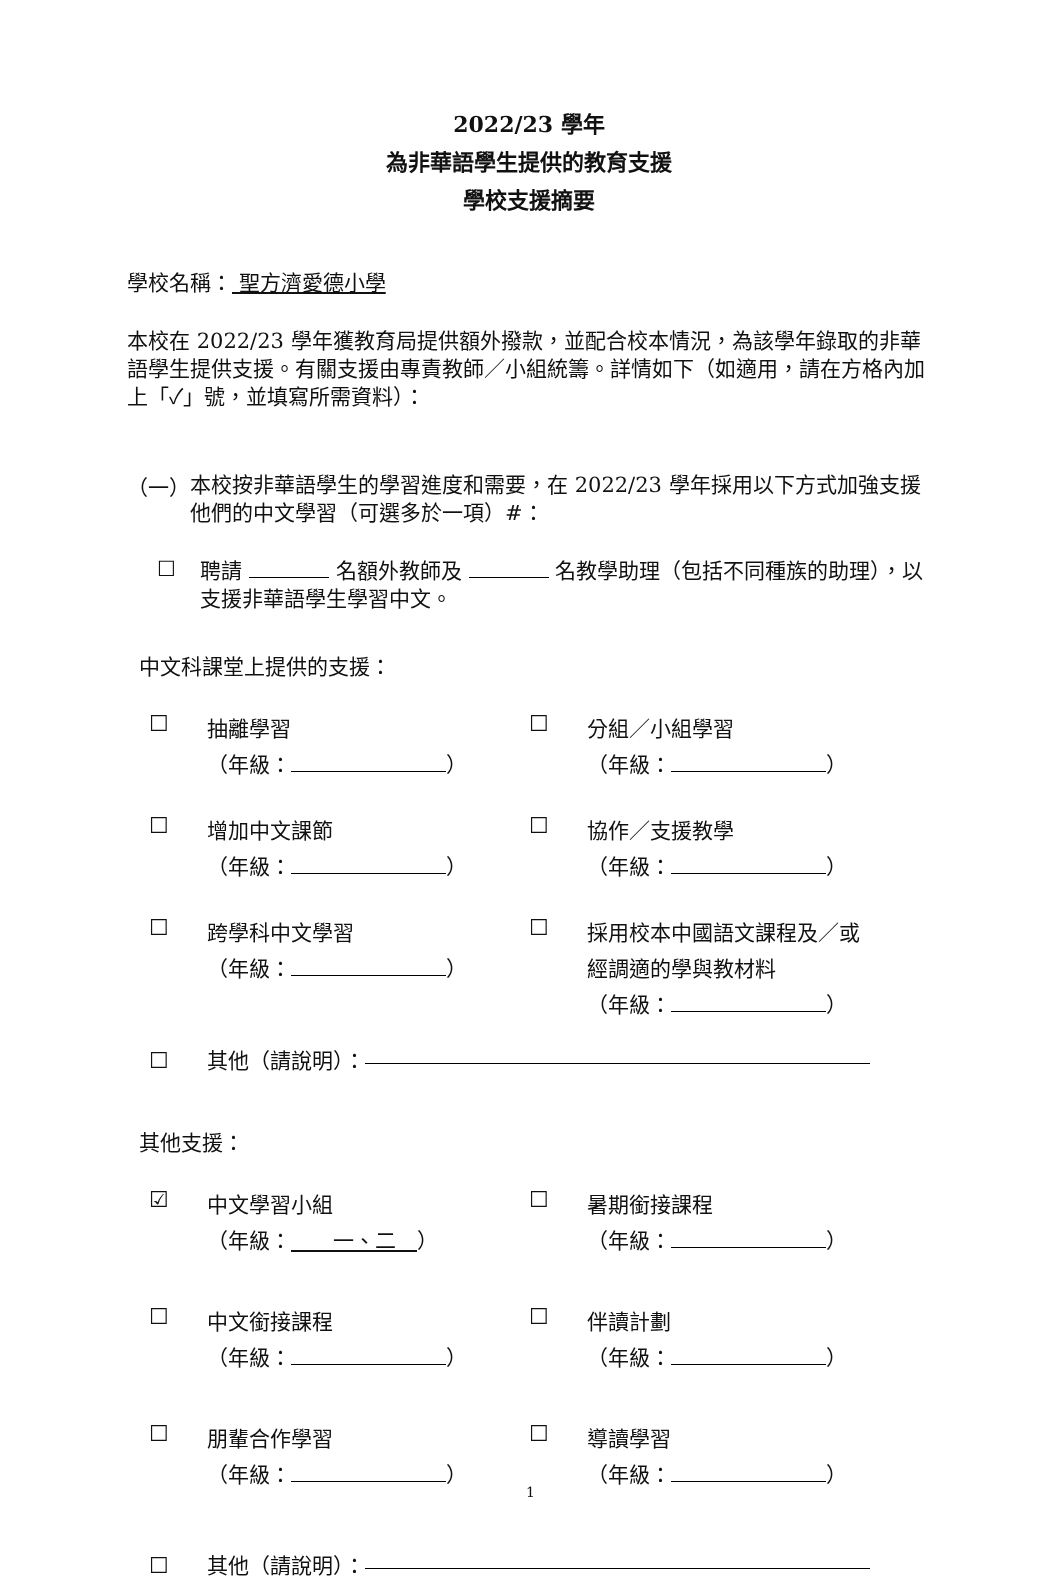2022/23 學年
為非華語學生提供的教育支援
學校支援摘要
學校名稱： 聖方濟愛德小學
本校在 2022/23 學年獲教育局提供額外撥款，並配合校本情況，為該學年錄取的非華語學生提供支援。有關支援由專責教師／小組統籌。詳情如下（如適用，請在方格內加上「✓」號，並填寫所需資料）：
（一）
本校按非華語學生的學習進度和需要，在 2022/23 學年採用以下方式加強支援他們的中文學習（可選多於一項）#：
☐
聘請 名額外教師及 名教學助理（包括不同種族的助理），以支援非華語學生學習中文。
中文科課堂上提供的支援：
☐
抽離學習
（年級： ）
☐
分組／小組學習
（年級： ）
☐
增加中文課節
（年級： ）
☐
協作／支援教學
（年級： ）
☐
跨學科中文學習
（年級： ）
☐
採用校本中國語文課程及／或
經調適的學與教材料
（年級： ）
☐ 其他（請說明）：
其他支援：
☑
中文學習小組
（年級：　　一、二　）
☐
暑期銜接課程
（年級： ）
☐
中文銜接課程
（年級： ）
☐
伴讀計劃
（年級： ）
☐
朋輩合作學習
（年級： ）
☐
導讀學習
（年級： ）
☐ 其他（請說明）：
1